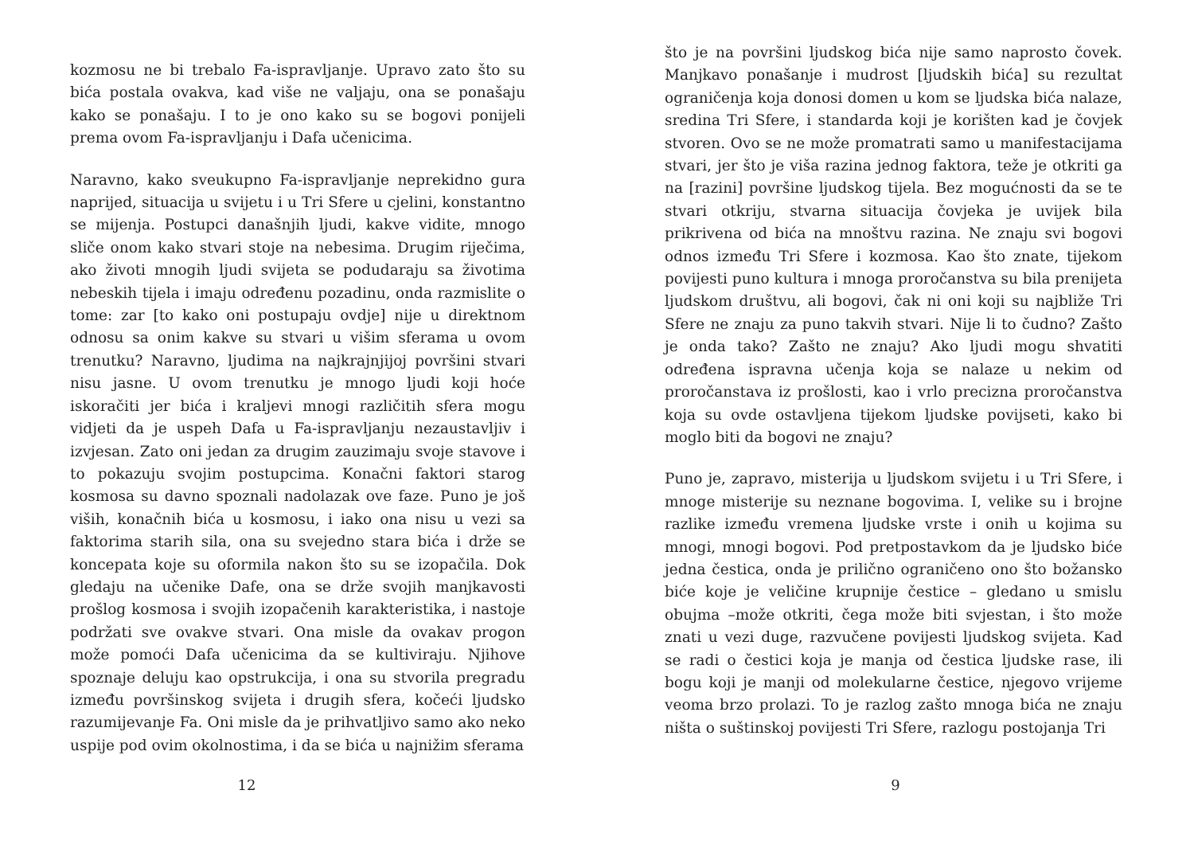kozmosu ne bi trebalo Fa-ispravljanje. Upravo zato što su bića postala ovakva, kad više ne valjaju, ona se ponašaju kako se ponašaju. I to je ono kako su se bogovi ponijeli prema ovom Fa-ispravljanju i Dafa učenicima.
Naravno, kako sveukupno Fa-ispravljanje neprekidno gura naprijed, situacija u svijetu i u Tri Sfere u cjelini, konstantno se mijenja. Postupci današnjih ljudi, kakve vidite, mnogo sliče onom kako stvari stoje na nebesima. Drugim riječima, ako životi mnogih ljudi svijeta se podudaraju sa životima nebeskih tijela i imaju određenu pozadinu, onda razmislite o tome: zar [to kako oni postupaju ovdje] nije u direktnom odnosu sa onim kakve su stvari u višim sferama u ovom trenutku? Naravno, ljudima na najkrajnjijoj površini stvari nisu jasne. U ovom trenutku je mnogo ljudi koji hoće iskoračiti jer bića i kraljevi mnogi različitih sfera mogu vidjeti da je uspeh Dafa u Fa-ispravljanju nezaustavljiv i izvjesan. Zato oni jedan za drugim zauzimaju svoje stavove i to pokazuju svojim postupcima. Konačni faktori starog kosmosa su davno spoznali nadolazak ove faze. Puno je još viših, konačnih bića u kosmosu, i iako ona nisu u vezi sa faktorima starih sila, ona su svejedno stara bića i drže se koncepata koje su oformila nakon što su se izopačila. Dok gledaju na učenike Dafe, ona se drže svojih manjkavosti prošlog kosmosa i svojih izopačenih karakteristika, i nastoje podržati sve ovakve stvari. Ona misle da ovakav progon može pomoći Dafa učenicima da se kultiviraju. Njihove spoznaje deluju kao opstrukcija, i ona su stvorila pregradu između površinskog svijeta i drugih sfera, kočeći ljudsko razumijevanje Fa. Oni misle da je prihvatljivo samo ako neko uspije pod ovim okolnostima, i da se bića u najnižim sferama
12
što je na površini ljudskog bića nije samo naprosto čovek. Manjkavo ponašanje i mudrost [ljudskih bića] su rezultat ograničenja koja donosi domen u kom se ljudska bića nalaze, sredina Tri Sfere, i standarda koji je korišten kad je čovjek stvoren. Ovo se ne može promatrati samo u manifestacijama stvari, jer što je viša razina jednog faktora, teže je otkriti ga na [razini] površine ljudskog tijela. Bez mogućnosti da se te stvari otkriju, stvarna situacija čovjeka je uvijek bila prikrivena od bića na mnoštvu razina. Ne znaju svi bogovi odnos između Tri Sfere i kozmosa. Kao što znate, tijekom povijesti puno kultura i mnoga proročanstva su bila prenijeta ljudskom društvu, ali bogovi, čak ni oni koji su najbliže Tri Sfere ne znaju za puno takvih stvari. Nije li to čudno? Zašto je onda tako? Zašto ne znaju? Ako ljudi mogu shvatiti određena ispravna učenja koja se nalaze u nekim od proročanstava iz prošlosti, kao i vrlo precizna proročanstva koja su ovde ostavljena tijekom ljudske povijseti, kako bi moglo biti da bogovi ne znaju?
Puno je, zapravo, misterija u ljudskom svijetu i u Tri Sfere, i mnoge misterije su neznane bogovima. I, velike su i brojne razlike između vremena ljudske vrste i onih u kojima su mnogi, mnogi bogovi. Pod pretpostavkom da je ljudsko biće jedna čestica, onda je prilično ograničeno ono što božansko biće koje je veličine krupnije čestice – gledano u smislu obujma –može otkriti, čega može biti svjestan, i što može znati u vezi duge, razvučene povijesti ljudskog svijeta. Kad se radi o čestici koja je manja od čestica ljudske rase, ili bogu koji je manji od molekularne čestice, njegovo vrijeme veoma brzo prolazi. To je razlog zašto mnoga bića ne znaju ništa o suštinskoj povijesti Tri Sfere, razlogu postojanja Tri
9